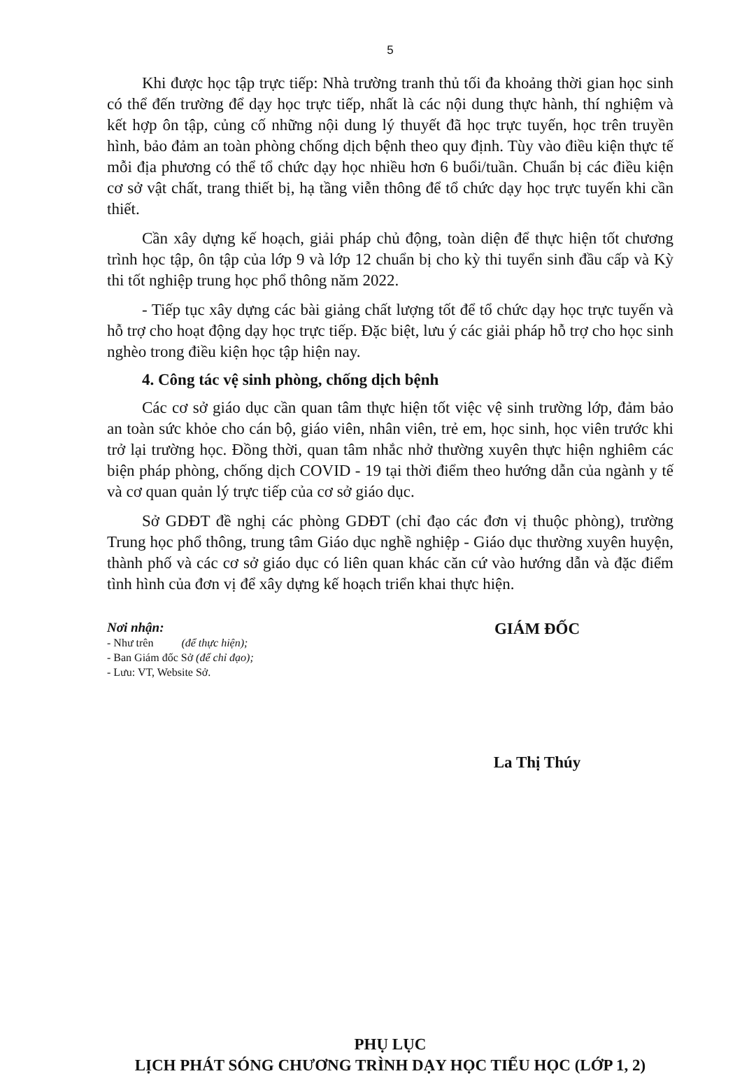5
Khi được học tập trực tiếp: Nhà trường tranh thủ tối đa khoảng thời gian học sinh có thể đến trường để dạy học trực tiếp, nhất là các nội dung thực hành, thí nghiệm và kết hợp ôn tập, củng cố những nội dung lý thuyết đã học trực tuyến, học trên truyền hình, bảo đảm an toàn phòng chống dịch bệnh theo quy định. Tùy vào điều kiện thực tế mỗi địa phương có thể tổ chức dạy học nhiều hơn 6 buổi/tuần. Chuẩn bị các điều kiện cơ sở vật chất, trang thiết bị, hạ tầng viễn thông để tổ chức dạy học trực tuyến khi cần thiết.
Cần xây dựng kế hoạch, giải pháp chủ động, toàn diện để thực hiện tốt chương trình học tập, ôn tập của lớp 9 và lớp 12 chuẩn bị cho kỳ thi tuyển sinh đầu cấp và Kỳ thi tốt nghiệp trung học phổ thông năm 2022.
- Tiếp tục xây dựng các bài giảng chất lượng tốt để tổ chức dạy học trực tuyến và hỗ trợ cho hoạt động dạy học trực tiếp. Đặc biệt, lưu ý các giải pháp hỗ trợ cho học sinh nghèo trong điều kiện học tập hiện nay.
4. Công tác vệ sinh phòng, chống dịch bệnh
Các cơ sở giáo dục cần quan tâm thực hiện tốt việc vệ sinh trường lớp, đảm bảo an toàn sức khỏe cho cán bộ, giáo viên, nhân viên, trẻ em, học sinh, học viên trước khi trở lại trường học. Đồng thời, quan tâm nhắc nhở thường xuyên thực hiện nghiêm các biện pháp phòng, chống dịch COVID - 19 tại thời điểm theo hướng dẫn của ngành y tế và cơ quan quản lý trực tiếp của cơ sở giáo dục.
Sở GDĐT đề nghị các phòng GDĐT (chỉ đạo các đơn vị thuộc phòng), trường Trung học phổ thông, trung tâm Giáo dục nghề nghiệp - Giáo dục thường xuyên huyện, thành phố và các cơ sở giáo dục có liên quan khác căn cứ vào hướng dẫn và đặc điểm tình hình của đơn vị để xây dựng kế hoạch triển khai thực hiện.
Nơi nhận:
- Như trên (để thực hiện);
- Ban Giám đốc Sở (để chỉ đạo);
- Lưu: VT, Website Sở.
GIÁM ĐỐC
La Thị Thúy
PHỤ LỤC
LỊCH PHÁT SÓNG CHƯƠNG TRÌNH DẠY HỌC TIỂU HỌC (LỚP 1, 2)